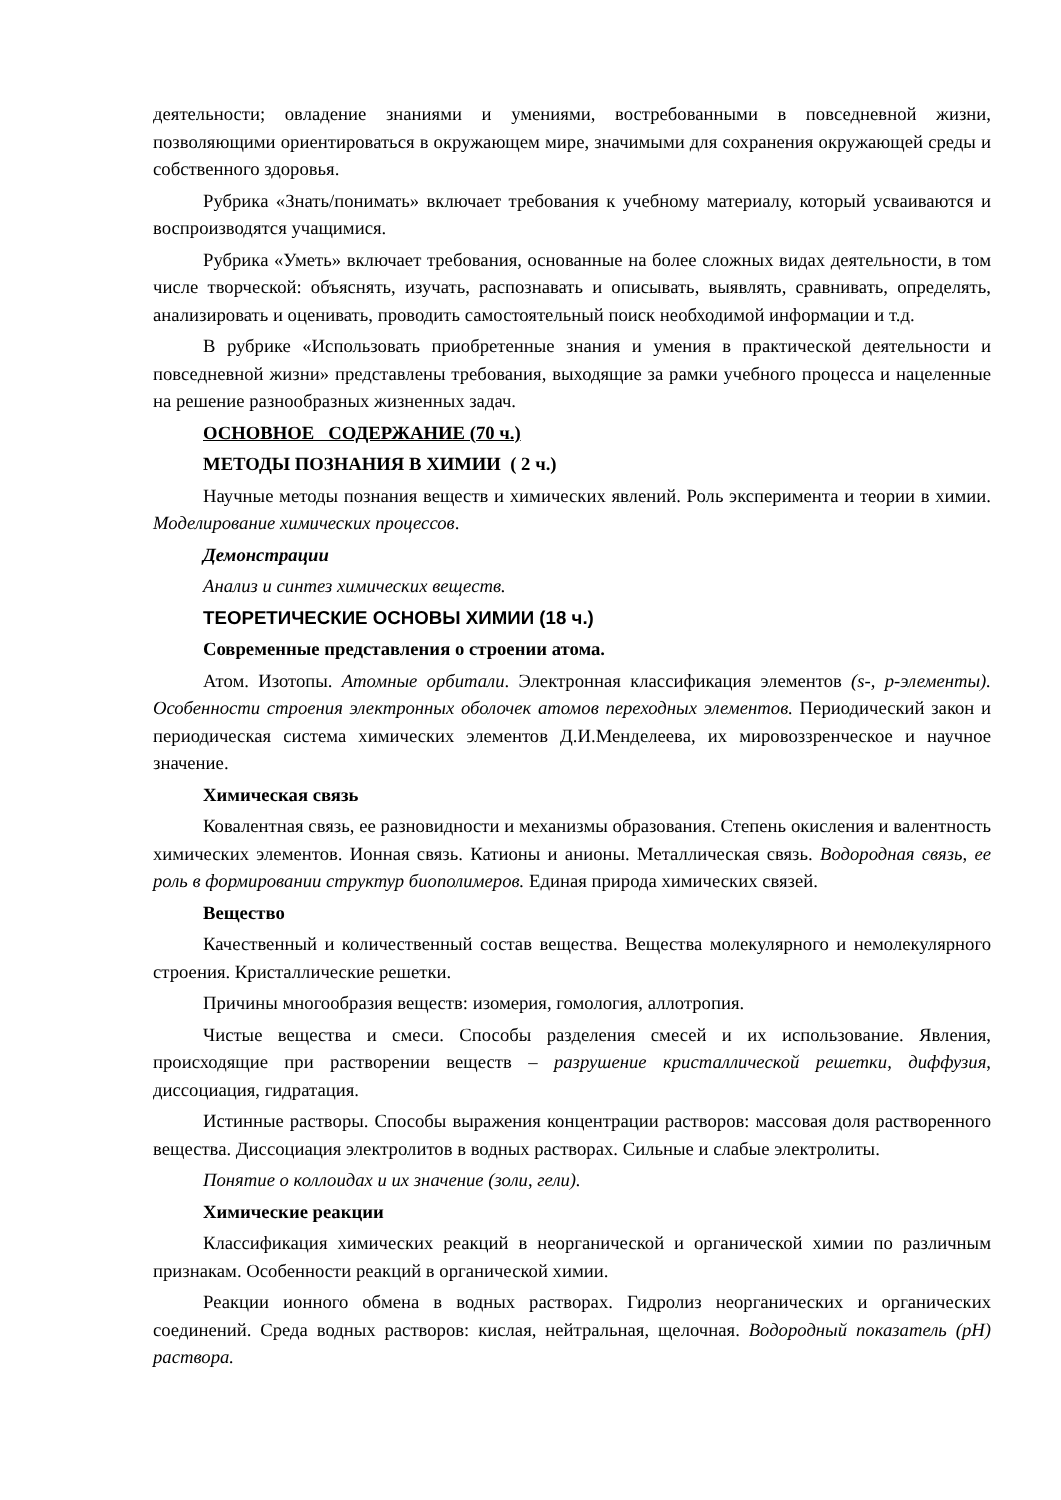деятельности; овладение знаниями и умениями, востребованными в повседневной жизни, позволяющими ориентироваться в окружающем мире, значимыми для сохранения окружающей среды и собственного здоровья.
Рубрика «Знать/понимать» включает требования к учебному материалу, который усваиваются и воспроизводятся учащимися.
Рубрика «Уметь» включает требования, основанные на более сложных видах деятельности, в том числе творческой: объяснять, изучать, распознавать и описывать, выявлять, сравнивать, определять, анализировать и оценивать, проводить самостоятельный поиск необходимой информации и т.д.
В рубрике «Использовать приобретенные знания и умения в практической деятельности и повседневной жизни» представлены требования, выходящие за рамки учебного процесса и нацеленные на решение разнообразных жизненных задач.
ОСНОВНОЕ СОДЕРЖАНИЕ (70 ч.)
МЕТОДЫ ПОЗНАНИЯ В ХИМИИ ( 2 ч.)
Научные методы познания веществ и химических явлений. Роль эксперимента и теории в химии. Моделирование химических процессов.
Демонстрации
Анализ и синтез химических веществ.
ТЕОРЕТИЧЕСКИЕ ОСНОВЫ ХИМИИ (18 ч.)
Современные представления о строении атома.
Атом. Изотопы. Атомные орбитали. Электронная классификация элементов (s-, p-элементы). Особенности строения электронных оболочек атомов переходных элементов. Периодический закон и периодическая система химических элементов Д.И.Менделеева, их мировоззренческое и научное значение.
Химическая связь
Ковалентная связь, ее разновидности и механизмы образования. Степень окисления и валентность химических элементов. Ионная связь. Катионы и анионы. Металлическая связь. Водородная связь, ее роль в формировании структур биополимеров. Единая природа химических связей.
Вещество
Качественный и количественный состав вещества. Вещества молекулярного и немолекулярного строения. Кристаллические решетки.
Причины многообразия веществ: изомерия, гомология, аллотропия.
Чистые вещества и смеси. Способы разделения смесей и их использование. Явления, происходящие при растворении веществ – разрушение кристаллической решетки, диффузия, диссоциация, гидратация.
Истинные растворы. Способы выражения концентрации растворов: массовая доля растворенного вещества. Диссоциация электролитов в водных растворах. Сильные и слабые электролиты.
Понятие о коллоидах и их значение (золи, гели).
Химические реакции
Классификация химических реакций в неорганической и органической химии по различным признакам. Особенности реакций в органической химии.
Реакции ионного обмена в водных растворах. Гидролиз неорганических и органических соединений. Среда водных растворов: кислая, нейтральная, щелочная. Водородный показатель (pH) раствора.